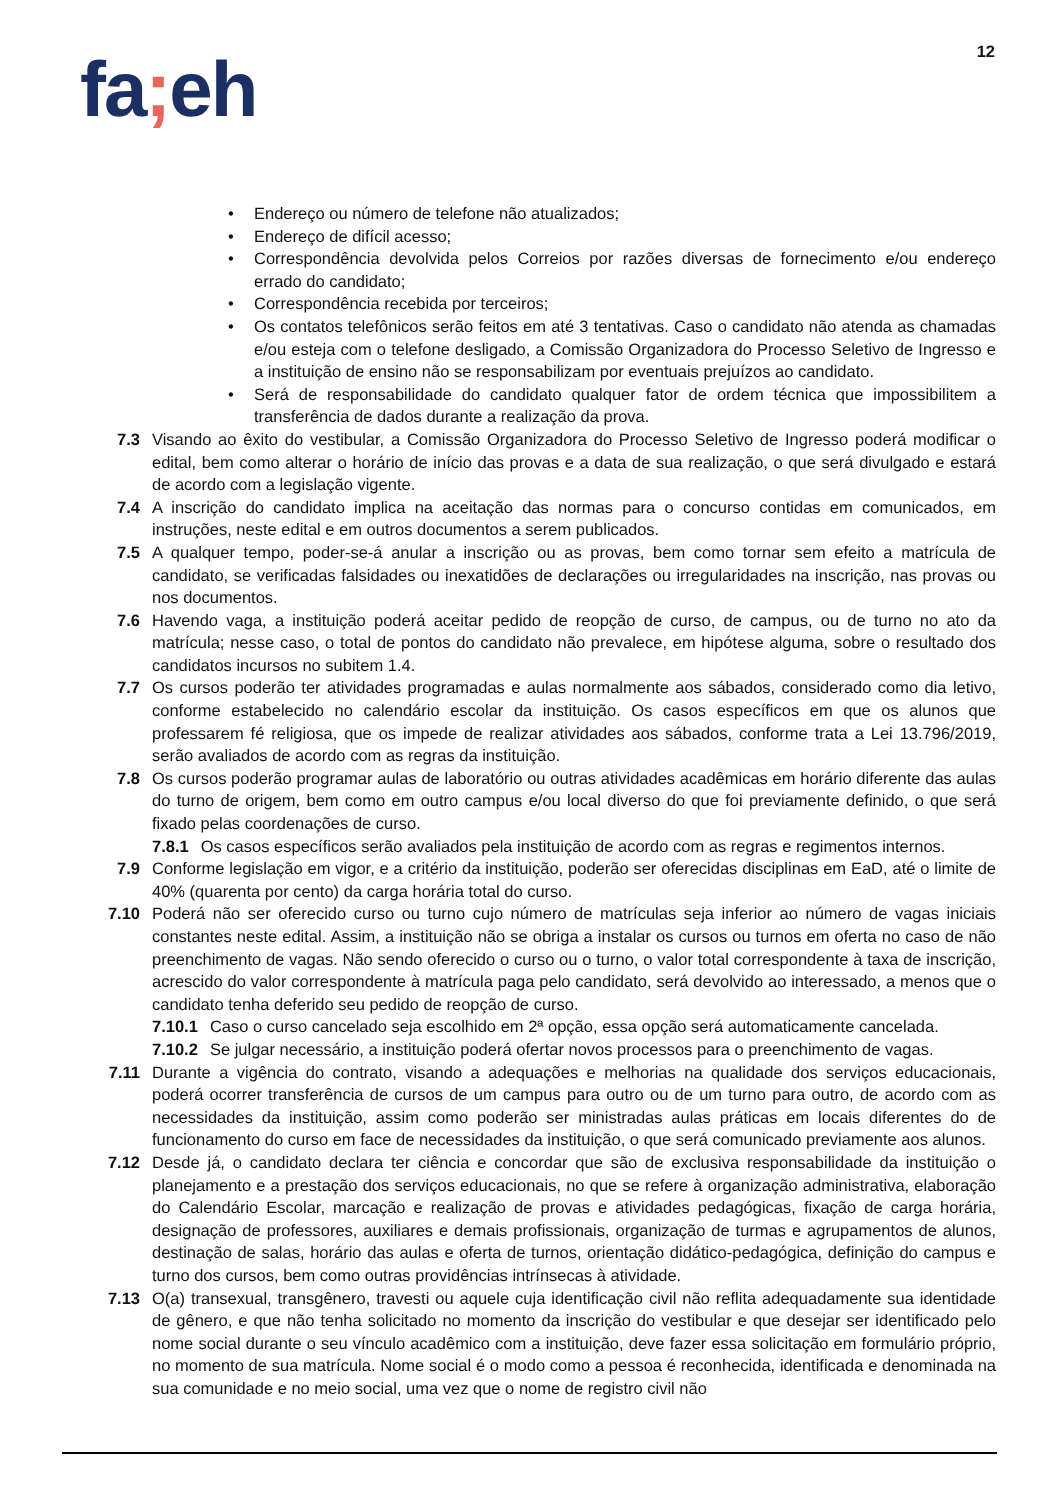12
fa; eh
• Endereço ou número de telefone não atualizados;
• Endereço de difícil acesso;
• Correspondência devolvida pelos Correios por razões diversas de fornecimento e/ou endereço errado do candidato;
• Correspondência recebida por terceiros;
• Os contatos telefônicos serão feitos em até 3 tentativas. Caso o candidato não atenda as chamadas e/ou esteja com o telefone desligado, a Comissão Organizadora do Processo Seletivo de Ingresso e a instituição de ensino não se responsabilizam por eventuais prejuízos ao candidato.
• Será de responsabilidade do candidato qualquer fator de ordem técnica que impossibilitem a transferência de dados durante a realização da prova.
7.3 Visando ao êxito do vestibular, a Comissão Organizadora do Processo Seletivo de Ingresso poderá modificar o edital, bem como alterar o horário de início das provas e a data de sua realização, o que será divulgado e estará de acordo com a legislação vigente.
7.4 A inscrição do candidato implica na aceitação das normas para o concurso contidas em comunicados, em instruções, neste edital e em outros documentos a serem publicados.
7.5 A qualquer tempo, poder-se-á anular a inscrição ou as provas, bem como tornar sem efeito a matrícula de candidato, se verificadas falsidades ou inexatidões de declarações ou irregularidades na inscrição, nas provas ou nos documentos.
7.6 Havendo vaga, a instituição poderá aceitar pedido de reopção de curso, de campus, ou de turno no ato da matrícula; nesse caso, o total de pontos do candidato não prevalece, em hipótese alguma, sobre o resultado dos candidatos incursos no subitem 1.4.
7.7 Os cursos poderão ter atividades programadas e aulas normalmente aos sábados, considerado como dia letivo, conforme estabelecido no calendário escolar da instituição. Os casos específicos em que os alunos que professarem fé religiosa, que os impede de realizar atividades aos sábados, conforme trata a Lei 13.796/2019, serão avaliados de acordo com as regras da instituição.
7.8 Os cursos poderão programar aulas de laboratório ou outras atividades acadêmicas em horário diferente das aulas do turno de origem, bem como em outro campus e/ou local diverso do que foi previamente definido, o que será fixado pelas coordenações de curso.
7.8.1 Os casos específicos serão avaliados pela instituição de acordo com as regras e regimentos internos.
7.9 Conforme legislação em vigor, e a critério da instituição, poderão ser oferecidas disciplinas em EaD, até o limite de 40% (quarenta por cento) da carga horária total do curso.
7.10 Poderá não ser oferecido curso ou turno cujo número de matrículas seja inferior ao número de vagas iniciais constantes neste edital. Assim, a instituição não se obriga a instalar os cursos ou turnos em oferta no caso de não preenchimento de vagas. Não sendo oferecido o curso ou o turno, o valor total correspondente à taxa de inscrição, acrescido do valor correspondente à matrícula paga pelo candidato, será devolvido ao interessado, a menos que o candidato tenha deferido seu pedido de reopção de curso.
7.10.1 Caso o curso cancelado seja escolhido em 2ª opção, essa opção será automaticamente cancelada.
7.10.2 Se julgar necessário, a instituição poderá ofertar novos processos para o preenchimento de vagas.
7.11 Durante a vigência do contrato, visando a adequações e melhorias na qualidade dos serviços educacionais, poderá ocorrer transferência de cursos de um campus para outro ou de um turno para outro, de acordo com as necessidades da instituição, assim como poderão ser ministradas aulas práticas em locais diferentes do de funcionamento do curso em face de necessidades da instituição, o que será comunicado previamente aos alunos.
7.12 Desde já, o candidato declara ter ciência e concordar que são de exclusiva responsabilidade da instituição o planejamento e a prestação dos serviços educacionais, no que se refere à organização administrativa, elaboração do Calendário Escolar, marcação e realização de provas e atividades pedagógicas, fixação de carga horária, designação de professores, auxiliares e demais profissionais, organização de turmas e agrupamentos de alunos, destinação de salas, horário das aulas e oferta de turnos, orientação didático-pedagógica, definição do campus e turno dos cursos, bem como outras providências intrínsecas à atividade.
7.13 O(a) transexual, transgênero, travesti ou aquele cuja identificação civil não reflita adequadamente sua identidade de gênero, e que não tenha solicitado no momento da inscrição do vestibular e que desejar ser identificado pelo nome social durante o seu vínculo acadêmico com a instituição, deve fazer essa solicitação em formulário próprio, no momento de sua matrícula. Nome social é o modo como a pessoa é reconhecida, identificada e denominada na sua comunidade e no meio social, uma vez que o nome de registro civil não